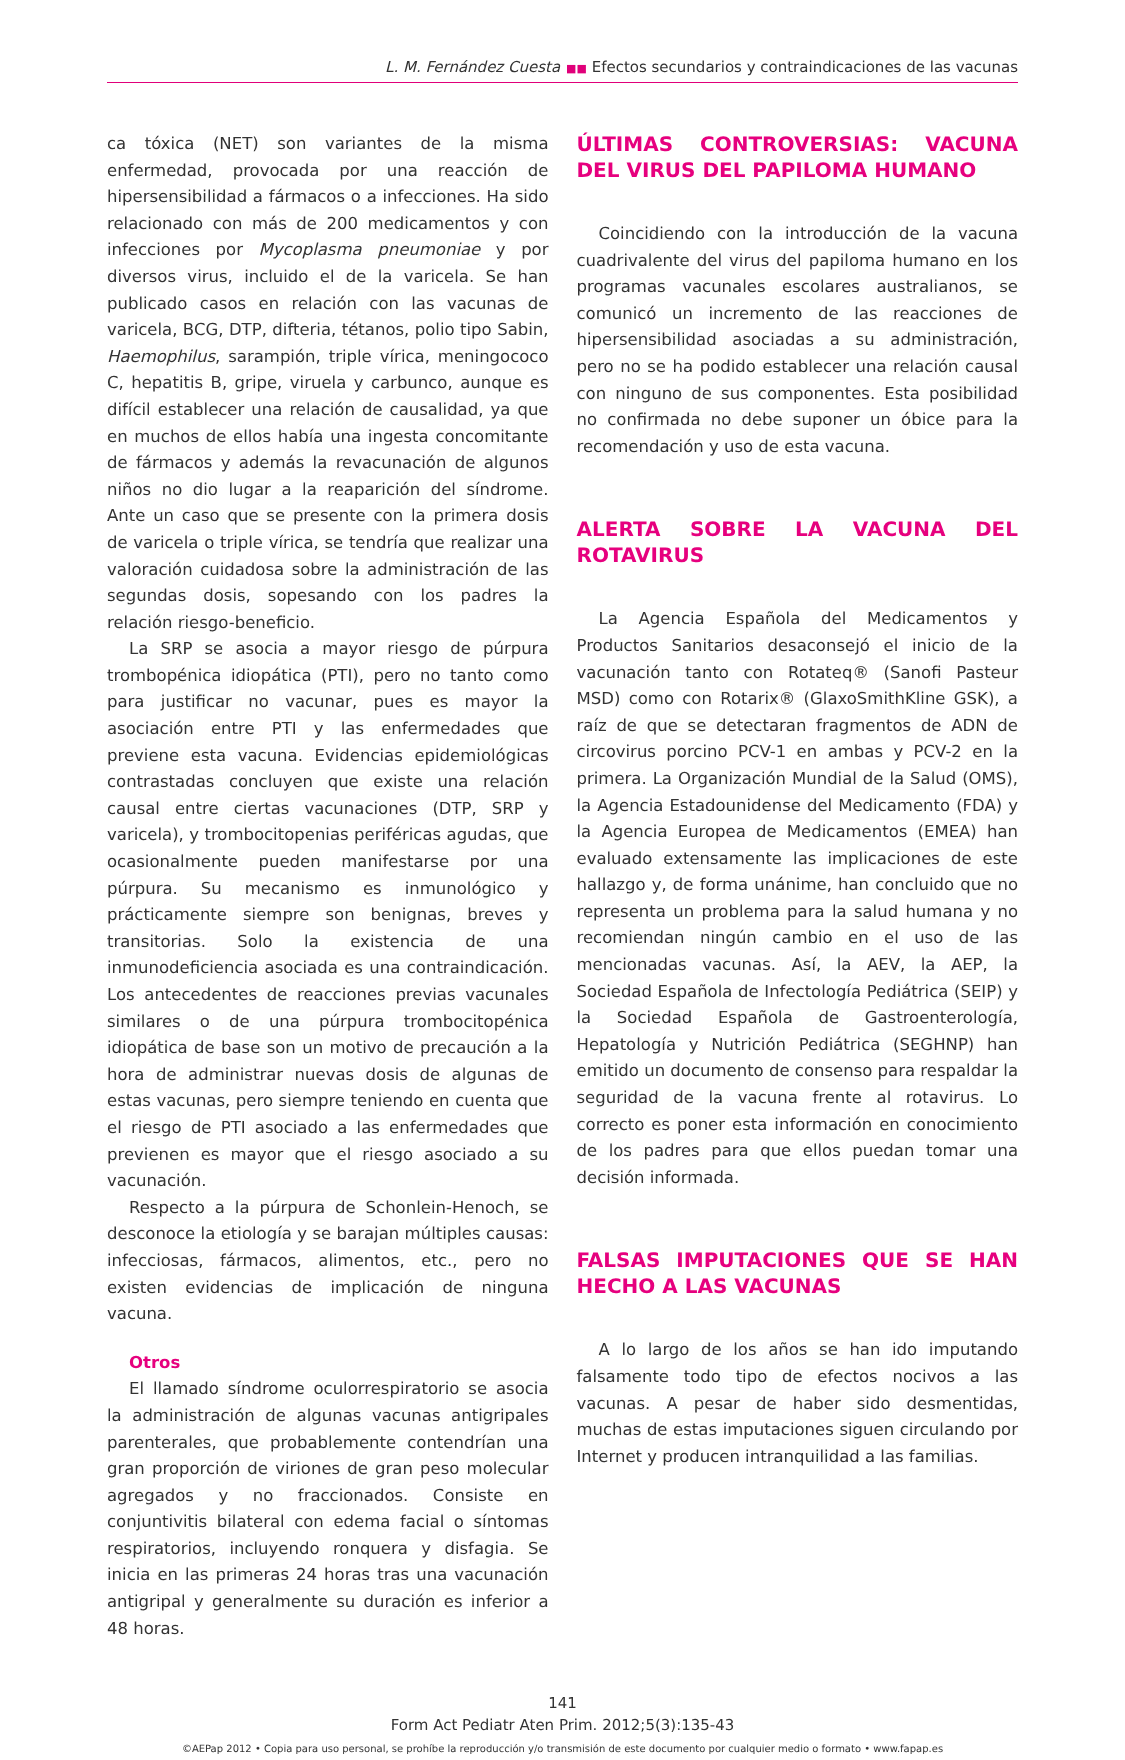L. M. Fernández Cuesta ■■ Efectos secundarios y contraindicaciones de las vacunas
ca tóxica (NET) son variantes de la misma enfermedad, provocada por una reacción de hipersensibilidad a fármacos o a infecciones. Ha sido relacionado con más de 200 medicamentos y con infecciones por Mycoplasma pneumoniae y por diversos virus, incluido el de la varicela. Se han publicado casos en relación con las vacunas de varicela, BCG, DTP, difteria, tétanos, polio tipo Sabin, Haemophilus, sarampión, triple vírica, meningococo C, hepatitis B, gripe, viruela y carbunco, aunque es difícil establecer una relación de causalidad, ya que en muchos de ellos había una ingesta concomitante de fármacos y además la revacunación de algunos niños no dio lugar a la reaparición del síndrome. Ante un caso que se presente con la primera dosis de varicela o triple vírica, se tendría que realizar una valoración cuidadosa sobre la administración de las segundas dosis, sopesando con los padres la relación riesgo-beneficio.
La SRP se asocia a mayor riesgo de púrpura trombopénica idiopática (PTI), pero no tanto como para justificar no vacunar, pues es mayor la asociación entre PTI y las enfermedades que previene esta vacuna. Evidencias epidemiológicas contrastadas concluyen que existe una relación causal entre ciertas vacunaciones (DTP, SRP y varicela), y trombocitopenias periféricas agudas, que ocasionalmente pueden manifestarse por una púrpura. Su mecanismo es inmunológico y prácticamente siempre son benignas, breves y transitorias. Solo la existencia de una inmunodeficiencia asociada es una contraindicación. Los antecedentes de reacciones previas vacunales similares o de una púrpura trombocitopénica idiopática de base son un motivo de precaución a la hora de administrar nuevas dosis de algunas de estas vacunas, pero siempre teniendo en cuenta que el riesgo de PTI asociado a las enfermedades que previenen es mayor que el riesgo asociado a su vacunación.
Respecto a la púrpura de Schonlein-Henoch, se desconoce la etiología y se barajan múltiples causas: infecciosas, fármacos, alimentos, etc., pero no existen evidencias de implicación de ninguna vacuna.
Otros
El llamado síndrome oculorrespiratorio se asocia la administración de algunas vacunas antigripales parenterales, que probablemente contendrían una gran proporción de viriones de gran peso molecular agregados y no fraccionados. Consiste en conjuntivitis bilateral con edema facial o síntomas respiratorios, incluyendo ronquera y disfagia. Se inicia en las primeras 24 horas tras una vacunación antigripal y generalmente su duración es inferior a 48 horas.
ÚLTIMAS CONTROVERSIAS: VACUNA DEL VIRUS DEL PAPILOMA HUMANO
Coincidiendo con la introducción de la vacuna cuadrivalente del virus del papiloma humano en los programas vacunales escolares australianos, se comunicó un incremento de las reacciones de hipersensibilidad asociadas a su administración, pero no se ha podido establecer una relación causal con ninguno de sus componentes. Esta posibilidad no confirmada no debe suponer un óbice para la recomendación y uso de esta vacuna.
ALERTA SOBRE LA VACUNA DEL ROTAVIRUS
La Agencia Española del Medicamentos y Productos Sanitarios desaconsejó el inicio de la vacunación tanto con Rotateq® (Sanofi Pasteur MSD) como con Rotarix® (GlaxoSmithKline GSK), a raíz de que se detectaran fragmentos de ADN de circovirus porcino PCV-1 en ambas y PCV-2 en la primera. La Organización Mundial de la Salud (OMS), la Agencia Estadounidense del Medicamento (FDA) y la Agencia Europea de Medicamentos (EMEA) han evaluado extensamente las implicaciones de este hallazgo y, de forma unánime, han concluido que no representa un problema para la salud humana y no recomiendan ningún cambio en el uso de las mencionadas vacunas. Así, la AEV, la AEP, la Sociedad Española de Infectología Pediátrica (SEIP) y la Sociedad Española de Gastroenterología, Hepatología y Nutrición Pediátrica (SEGHNP) han emitido un documento de consenso para respaldar la seguridad de la vacuna frente al rotavirus. Lo correcto es poner esta información en conocimiento de los padres para que ellos puedan tomar una decisión informada.
FALSAS IMPUTACIONES QUE SE HAN HECHO A LAS VACUNAS
A lo largo de los años se han ido imputando falsamente todo tipo de efectos nocivos a las vacunas. A pesar de haber sido desmentidas, muchas de estas imputaciones siguen circulando por Internet y producen intranquilidad a las familias.
141
Form Act Pediatr Aten Prim. 2012;5(3):135-43
©AEPap 2012 • Copia para uso personal, se prohíbe la reproducción y/o transmisión de este documento por cualquier medio o formato • www.fapap.es